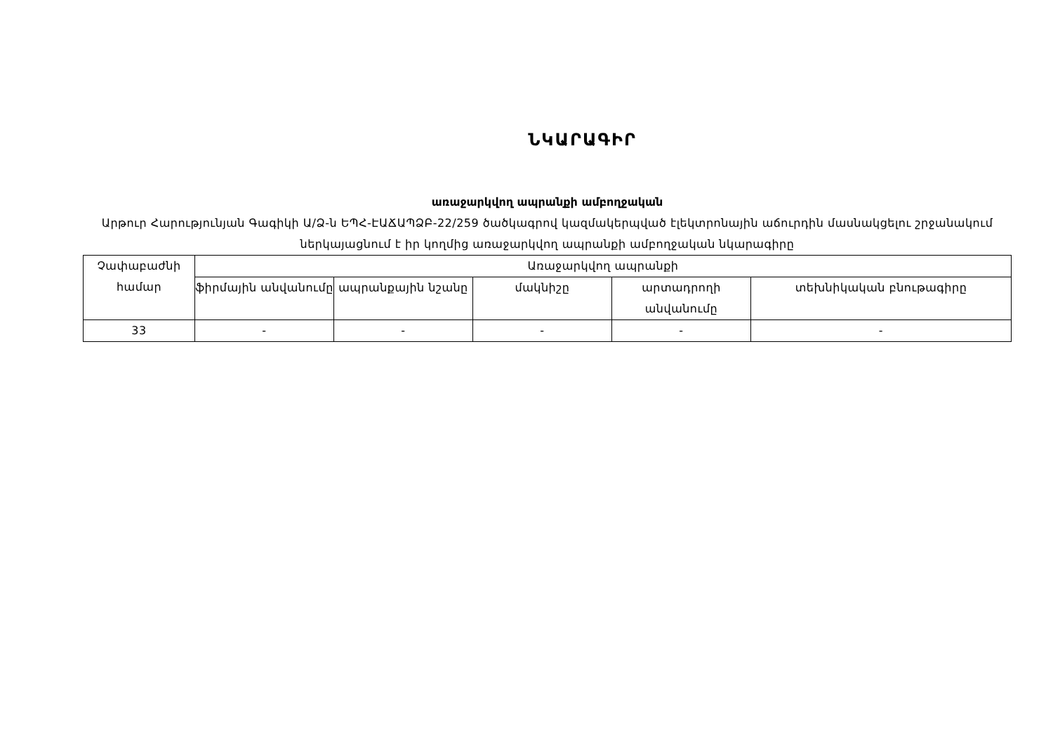ՆԿԱՐԱԳԻՐ
առաջարկվող ապրանքի ամբողջական
Արթուր Հարությունյան Գագիկի Ա/Ձ-ն ԵՊՀ-ԷԱՃԱՊՁԲ-22/259 ծածկագրով կազմակերպված էլեկտրոնային աճուրդին մասնակցելու շրջանակում ներկայացնում է իր կողմից առաջարկվող ապրանքի ամբողջական նկարագիրը
| Չափաբաժնի համար | Առաջարկվող ապրանքի | | | | |
| --- | --- | --- | --- | --- | --- |
| | ֆիրմային անվանումը | ապրանքային նշանը | մակնիշը | արտադրողի անվանումը | տեխնիկական բնութագիրը |
| 33 | - | - | - | - | - |